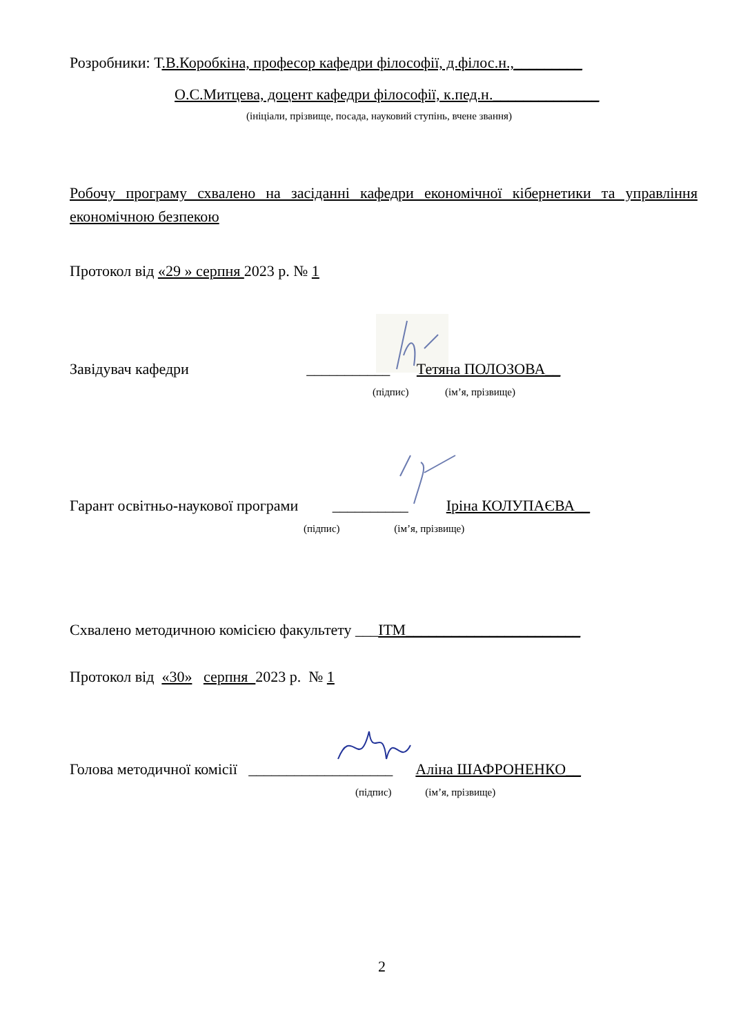Розробники: Т.В.Коробкіна, професор кафедри філософії, д.філос.н.,_________
О.С.Митцева, доцент кафедри філософії, к.пед.н.______________
(ініціали, прізвище, посада, науковий ступінь, вчене звання)
Робочу програму схвалено на засіданні кафедри економічної кібернетики та управління економічною безпекою
Протокол від «29 » серпня 2023 р. № 1
Завідувач кафедри ___________ Тетяна ПОЛОЗОВА__
(підпис) (ім’я, прізвище)
Гарант освітньо-наукової програми __________ Іріна КОЛУПАЄВА__
(підпис) (ім’я, прізвище)
Схвалено методичною комісією факультету ___ІТМ_______________________
Протокол від «30» серпня 2023 р. № 1
Голова методичної комісії ___________________ Аліна ШАФРОНЕНКО__
(підпис) (ім’я, прізвище)
2